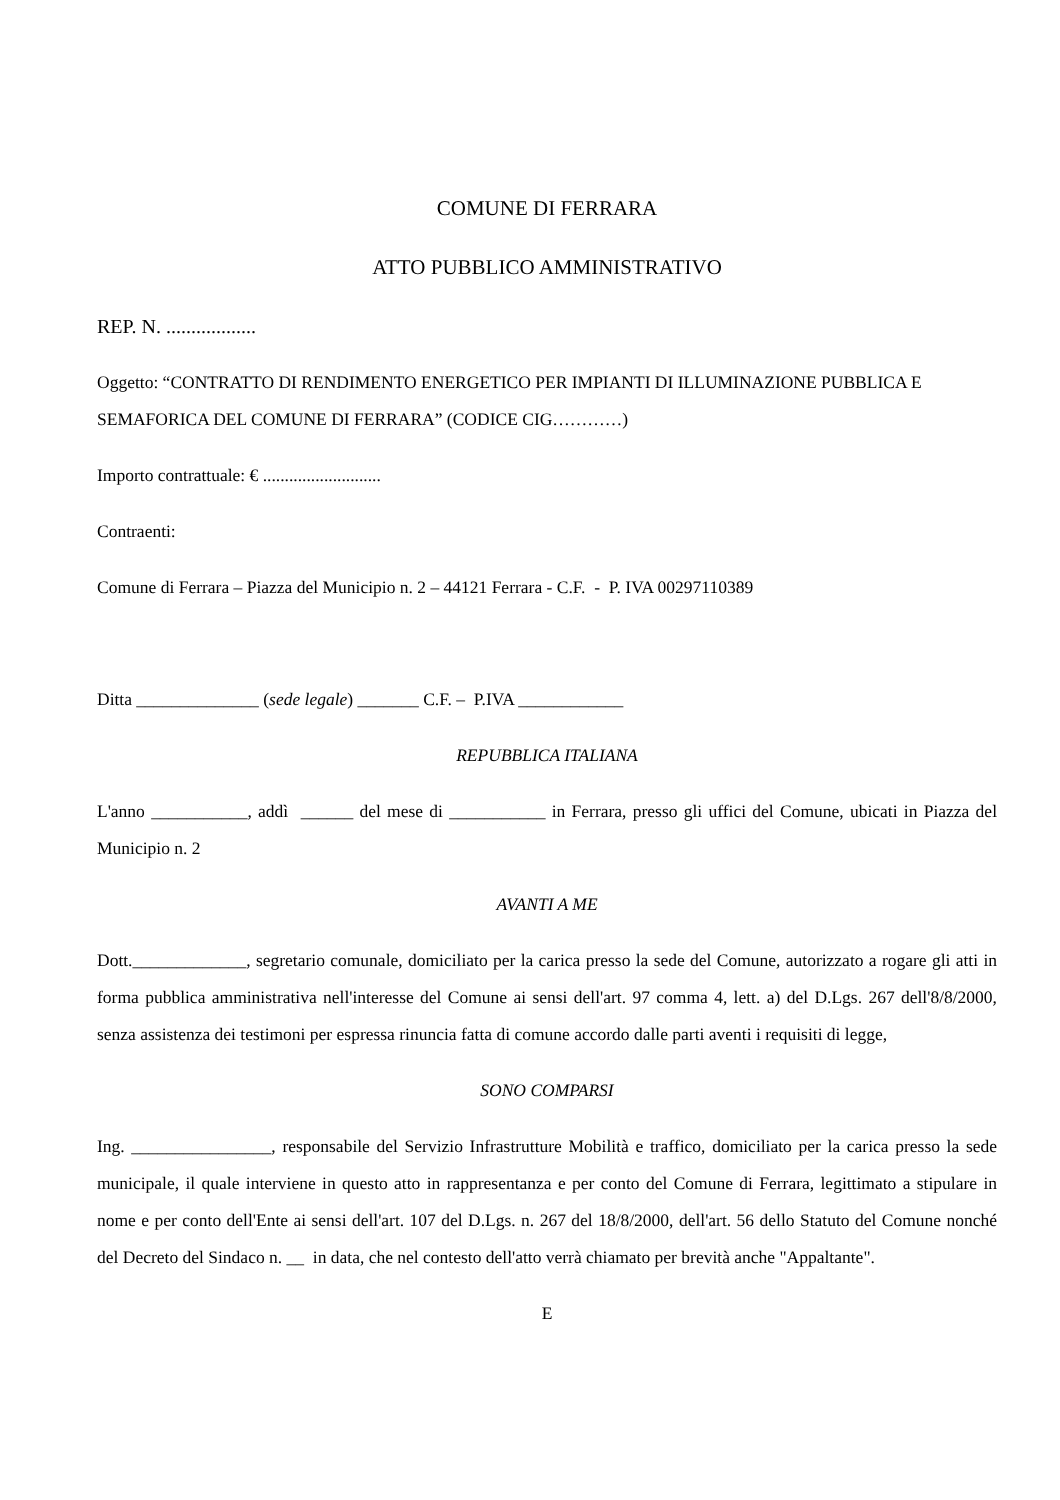COMUNE DI FERRARA
ATTO PUBBLICO AMMINISTRATIVO
REP. N. ..................
Oggetto: “CONTRATTO DI RENDIMENTO ENERGETICO PER IMPIANTI DI ILLUMINAZIONE PUBBLICA E SEMAFORICA DEL COMUNE DI FERRARA” (CODICE CIG…………)
Importo contrattuale: € ...........................
Contraenti:
Comune di Ferrara – Piazza del Municipio n. 2 – 44121 Ferrara - C.F. - P. IVA 00297110389
Ditta ______________ (sede legale) _______ C.F. – P.IVA ____________
REPUBBLICA ITALIANA
L'anno ___________, addì ______ del mese di ___________ in Ferrara, presso gli uffici del Comune, ubicati in Piazza del Municipio n. 2
AVANTI A ME
Dott._____________, segretario comunale, domiciliato per la carica presso la sede del Comune, autorizzato a rogare gli atti in forma pubblica amministrativa nell'interesse del Comune ai sensi dell'art. 97 comma 4, lett. a) del D.Lgs. 267 dell'8/8/2000, senza assistenza dei testimoni per espressa rinuncia fatta di comune accordo dalle parti aventi i requisiti di legge,
SONO COMPARSI
Ing. ________________, responsabile del Servizio Infrastrutture Mobilità e traffico, domiciliato per la carica presso la sede municipale, il quale interviene in questo atto in rappresentanza e per conto del Comune di Ferrara, legittimato a stipulare in nome e per conto dell'Ente ai sensi dell'art. 107 del D.Lgs. n. 267 del 18/8/2000, dell'art. 56 dello Statuto del Comune nonché del Decreto del Sindaco n. __ in data, che nel contesto dell'atto verrà chiamato per brevità anche "Appaltante".
E